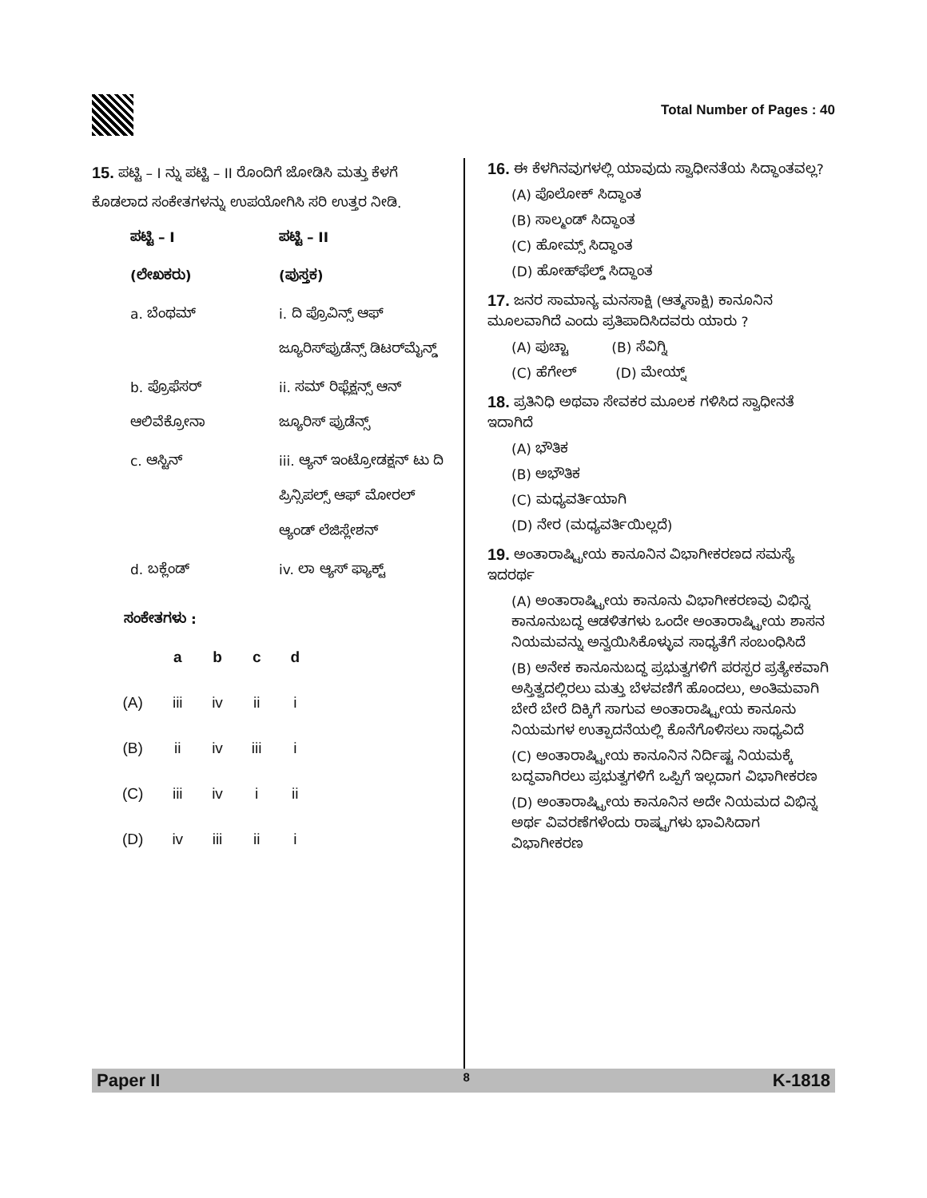Total Number of Pages : 40
15. ಪಟ್ಟಿ – I ನ್ನು ಪಟ್ಟಿ – II ರೊಂದಿಗೆ ಜೋಡಿಸಿ ಮತ್ತು ಕೆಳಗೆ ಕೊಡಲಾದ ಸಂಕೇತಗಳನ್ನು ಉಪಯೋಗಿಸಿ ಸರಿ ಉತ್ತರ ನೀಡಿ.
| ಪಟ್ಟಿ – I | ಪಟ್ಟಿ – II |
| (ಲೇಖಕರು) | (ಪುಸ್ತಕ) |
| a. ಬೆಂಥಮ್ | i. ದಿ ಪ್ರೊವಿನ್ಸ್ ಆಫ್ ಜ್ಯೂರಿಸ್‌ಪ್ರುಡೆನ್ಸ್ ಡಿಟರ್‌ಮೈನ್ಡ್ |
| b. ಪ್ರೊಫೆಸರ್ ಆಲಿವೆಕ್ರೋನಾ | ii. ಸಮ್ ರಿಫ್ಲೆಕ್ಷನ್ಸ್ ಆನ್ ಜ್ಯೂರಿಸ್ ಪ್ರುಡೆನ್ಸ್ |
| c. ಆಸ್ಟಿನ್ | iii. ಆ್ಯನ್ ಇಂಟ್ರೋಡಕ್ಷನ್ ಟು ದಿ ಪ್ರಿನ್ಸಿಪಲ್ಸ್ ಆಫ್ ಮೋರಲ್ ಆ್ಯಂಡ್ ಲೆಜಿಸ್ಲೇಶನ್ |
| d. ಬಕ್ಲೆಂಡ್ | iv. ಲಾ ಆ್ಯಸ್ ಫ್ಯಾಕ್ಟ್ |
ಸಂಕೇತಗಳು :
| | a | b | c | d |
| --- | --- | --- | --- | --- |
| (A) | iii | iv | ii | i |
| (B) | ii | iv | iii | i |
| (C) | iii | iv | i | ii |
| (D) | iv | iii | ii | i |
16. ಈ ಕೆಳಗಿನವುಗಳಲ್ಲಿ ಯಾವುದು ಸ್ವಾಧೀನತೆಯ ಸಿದ್ಧಾಂತವಲ್ಲ?
(A) ಪೊಲೋಕ್ ಸಿದ್ಧಾಂತ
(B) ಸಾಲ್ಮಂಡ್ ಸಿದ್ಧಾಂತ
(C) ಹೋಮ್ಸ್ ಸಿದ್ಧಾಂತ
(D) ಹೋಹ್‌ಫೆಲ್ಡ್ ಸಿದ್ಧಾಂತ
17. ಜನರ ಸಾಮಾನ್ಯ ಮನಸಾಕ್ಷಿ (ಆತ್ಮಸಾಕ್ಷಿ) ಕಾನೂನಿನ ಮೂಲವಾಗಿದೆ ಎಂದು ಪ್ರತಿಪಾದಿಸಿದವರು ಯಾರು ?
(A) ಪುಚ್ಟಾ (B) ಸೆವಿಗ್ನಿ
(C) ಹೆಗೇಲ್ (D) ಮೇಯ್ನ್
18. ಪ್ರತಿನಿಧಿ ಅಥವಾ ಸೇವಕರ ಮೂಲಕ ಗಳಿಸಿದ ಸ್ವಾಧೀನತೆ ಇದಾಗಿದೆ
(A) ಭೌತಿಕ
(B) ಅಭೌತಿಕ
(C) ಮಧ್ಯವರ್ತಿಯಾಗಿ
(D) ನೇರ (ಮಧ್ಯವರ್ತಿಯಿಲ್ಲದೆ)
19. ಅಂತಾರಾಷ್ಟ್ರೀಯ ಕಾನೂನಿನ ವಿಭಾಗೀಕರಣದ ಸಮಸ್ಯೆ ಇದರರ್ಥ
(A) ಅಂತಾರಾಷ್ಟ್ರೀಯ ಕಾನೂನು ವಿಭಾಗೀಕರಣವು ವಿಭಿನ್ನ ಕಾನೂನುಬದ್ಧ ಆಡಳಿತಗಳು ಒಂದೇ ಅಂತಾರಾಷ್ಟ್ರೀಯ ಶಾಸನ ನಿಯಮವನ್ನು ಅನ್ವಯಿಸಿಕೊಳ್ಳುವ ಸಾಧ್ಯತೆಗೆ ಸಂಬಂಧಿಸಿದೆ
(B) ಅನೇಕ ಕಾನೂನುಬದ್ಧ ಪ್ರಭುತ್ವಗಳಿಗೆ ಪರಸ್ಪರ ಪ್ರತ್ಯೇಕವಾಗಿ ಅಸ್ತಿತ್ವದಲ್ಲಿರಲು ಮತ್ತು ಬೆಳವಣಿಗೆ ಹೊಂದಲು, ಅಂತಿಮವಾಗಿ ಬೇರೆ ಬೇರೆ ದಿಕ್ಕಿಗೆ ಸಾಗುವ ಅಂತಾರಾಷ್ಟ್ರೀಯ ಕಾನೂನು ನಿಯಮಗಳ ಉತ್ಪಾದನೆಯಲ್ಲಿ ಕೊನೆಗೊಳಿಸಲು ಸಾಧ್ಯವಿದೆ
(C) ಅಂತಾರಾಷ್ಟ್ರೀಯ ಕಾನೂನಿನ ನಿರ್ದಿಷ್ಟ ನಿಯಮಕ್ಕೆ ಬದ್ಧವಾಗಿರಲು ಪ್ರಭುತ್ವಗಳಿಗೆ ಒಪ್ಪಿಗೆ ಇಲ್ಲದಾಗ ವಿಭಾಗೀಕರಣ
(D) ಅಂತಾರಾಷ್ಟ್ರೀಯ ಕಾನೂನಿನ ಅದೇ ನಿಯಮದ ವಿಭಿನ್ನ ಅರ್ಥ ವಿವರಣೆಗಳೆಂದು ರಾಷ್ಟ್ರಗಳು ಭಾವಿಸಿದಾಗ ವಿಭಾಗೀಕರಣ
Paper II 8 K-1818